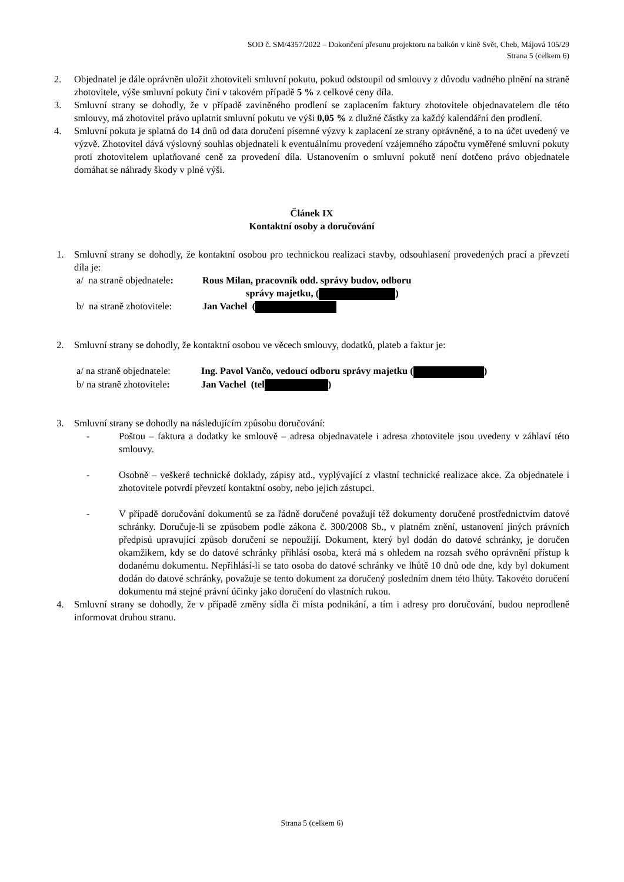SOD č. SM/4357/2022 – Dokončení přesunu projektoru na balkón v kině Svět, Cheb, Májová 105/29
Strana 5 (celkem 6)
2. Objednatel je dále oprávněn uložit zhotoviteli smluvní pokutu, pokud odstoupil od smlouvy z důvodu vadného plnění na straně zhotovitele, výše smluvní pokuty činí v takovém případě 5 % z celkové ceny díla.
3. Smluvní strany se dohodly, že v případě zaviněného prodlení se zaplacením faktury zhotovitele objednavatelem dle této smlouvy, má zhotovitel právo uplatnit smluvní pokutu ve výši 0,05 % z dlužné částky za každý kalendářní den prodlení.
4. Smluvní pokuta je splatná do 14 dnů od data doručení písemné výzvy k zaplacení ze strany oprávněné, a to na účet uvedený ve výzvě. Zhotovitel dává výslovný souhlas objednateli k eventuálnímu provedení vzájemného zápočtu vyměřené smluvní pokuty proti zhotovitelem uplatňované ceně za provedení díla. Ustanovením o smluvní pokutě není dotčeno právo objednatele domáhat se náhrady škody v plné výši.
Článek IX
Kontaktní osoby a doručování
1. Smluvní strany se dohodly, že kontaktní osobou pro technickou realizaci stavby, odsouhlasení provedených prací a převzetí díla je:
a/ na straně objednatele: Rous Milan, pracovník odd. správy budov, odboru
správy majetku, ( )
b/ na straně zhotovitele: Jan Vachel (
2. Smluvní strany se dohodly, že kontaktní osobou ve věcech smlouvy, dodatků, plateb a faktur je:
a/ na straně objednatele: Ing. Pavol Vančo, vedoucí odboru správy majetku ( )
b/ na straně zhotovitele: Jan Vachel (tel )
3. Smluvní strany se dohodly na následujícím způsobu doručování:
- Poštou – faktura a dodatky ke smlouvě – adresa objednavatele i adresa zhotovitele jsou uvedeny v záhlaví této smlouvy.
- Osobně – veškeré technické doklady, zápisy atd., vyplývající z vlastní technické realizace akce. Za objednatele i zhotovitele potvrdí převzetí kontaktní osoby, nebo jejich zástupci.
- V případě doručování dokumentů se za řádně doručené považují též dokumenty doručené prostřednictvím datové schránky. Doručuje-li se způsobem podle zákona č. 300/2008 Sb., v platném znění, ustanovení jiných právních předpisů upravující způsob doručení se nepoužijí. Dokument, který byl dodán do datové schránky, je doručen okamžikem, kdy se do datové schránky přihlásí osoba, která má s ohledem na rozsah svého oprávnění přístup k dodanému dokumentu. Nepřihlásí-li se tato osoba do datové schránky ve lhůtě 10 dnů ode dne, kdy byl dokument dodán do datové schránky, považuje se tento dokument za doručený posledním dnem této lhůty. Takovéto doručení dokumentu má stejné právní účinky jako doručení do vlastních rukou.
4. Smluvní strany se dohodly, že v případě změny sídla či místa podnikání, a tím i adresy pro doručování, budou neprodleně informovat druhou stranu.
Strana 5 (celkem 6)